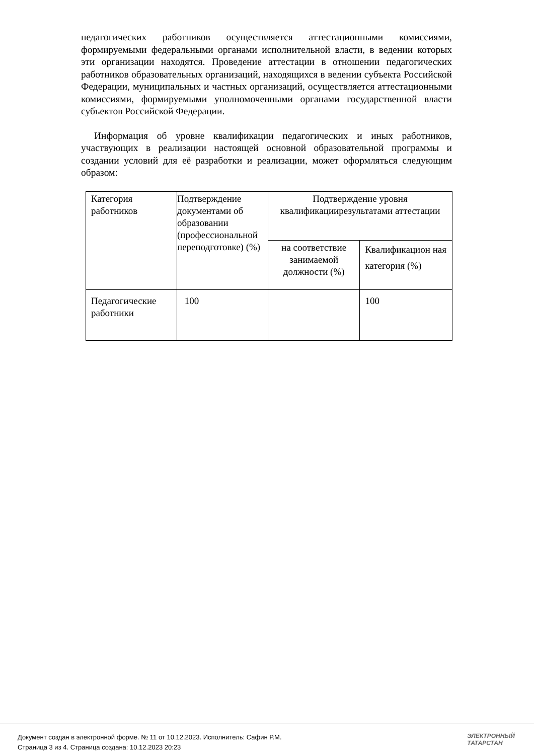педагогических работников осуществляется аттестационными комиссиями, формируемыми федеральными органами исполнительной власти, в ведении которых эти организации находятся. Проведение аттестации в отношении педагогических работников образовательных организаций, находящихся в ведении субъекта Российской Федерации, муниципальных и частных организаций, осуществляется аттестационными комиссиями, формируемыми уполномоченными органами государственной власти субъектов Российской Федерации.
Информация об уровне квалификации педагогических и иных работников, участвующих в реализации настоящей основной образовательной программы и создании условий для её разработки и реализации, может оформляться следующим образом:
| Категория работников | Подтверждение документами об образовании (профессиональной переподготовке) (%) | Подтверждение уровня квалификациирезультатами аттестации | |
| | | на соответствие занимаемой должности (%) | Квалификацион ная категория (%) |
| Педагогические работники | 100 | | 100 |
Документ создан в электронной форме. № 11 от 10.12.2023. Исполнитель: Сафин Р.М.
Страница 3 из 4. Страница создана: 10.12.2023 20:23
ЭЛЕКТРОННЫЙ
ТАТАРСТАН